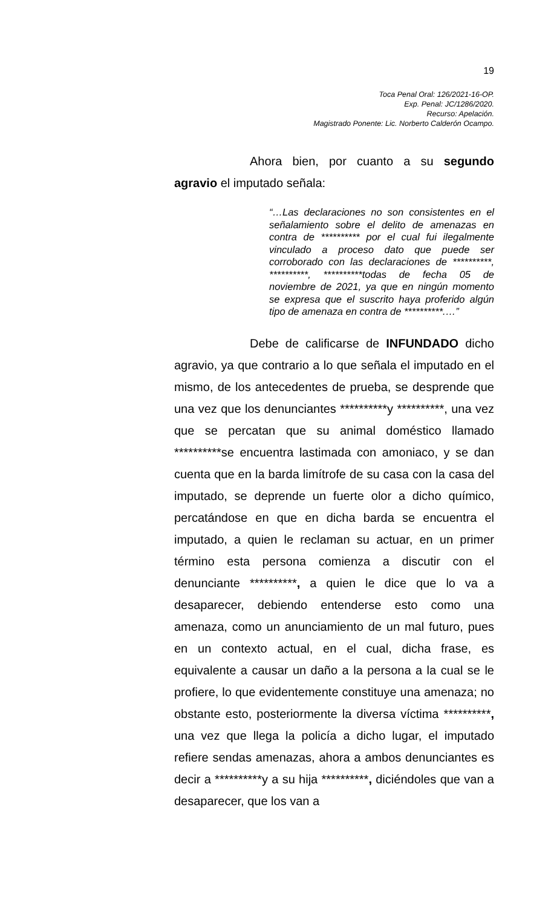19
Toca Penal Oral: 126/2021-16-OP.
Exp. Penal: JC/1286/2020.
Recurso: Apelación.
Magistrado Ponente: Lic. Norberto Calderón Ocampo.
Ahora bien, por cuanto a su segundo agravio el imputado señala:
“…Las declaraciones no son consistentes en el señalamiento sobre el delito de amenazas en contra de ********** por el cual fui ilegalmente vinculado a proceso dato que puede ser corroborado con las declaraciones de **********, **********, **********todas de fecha 05 de noviembre de 2021, ya que en ningún momento se expresa que el suscrito haya proferido algún tipo de amenaza en contra de **********.…”
Debe de calificarse de INFUNDADO dicho agravio, ya que contrario a lo que señala el imputado en el mismo, de los antecedentes de prueba, se desprende que una vez que los denunciantes **********y **********, una vez que se percatan que su animal doméstico llamado **********se encuentra lastimada con amoniaco, y se dan cuenta que en la barda limítrofe de su casa con la casa del imputado, se deprende un fuerte olor a dicho químico, percatándose en que en dicha barda se encuentra el imputado, a quien le reclaman su actuar, en un primer término esta persona comienza a discutir con el denunciante **********, a quien le dice que lo va a desaparecer, debiendo entenderse esto como una amenaza, como un anunciamiento de un mal futuro, pues en un contexto actual, en el cual, dicha frase, es equivalente a causar un daño a la persona a la cual se le profiere, lo que evidentemente constituye una amenaza; no obstante esto, posteriormente la diversa víctima **********, una vez que llega la policía a dicho lugar, el imputado refiere sendas amenazas, ahora a ambos denunciantes es decir a **********y a su hija **********, diciéndoles que van a desaparecer, que los van a